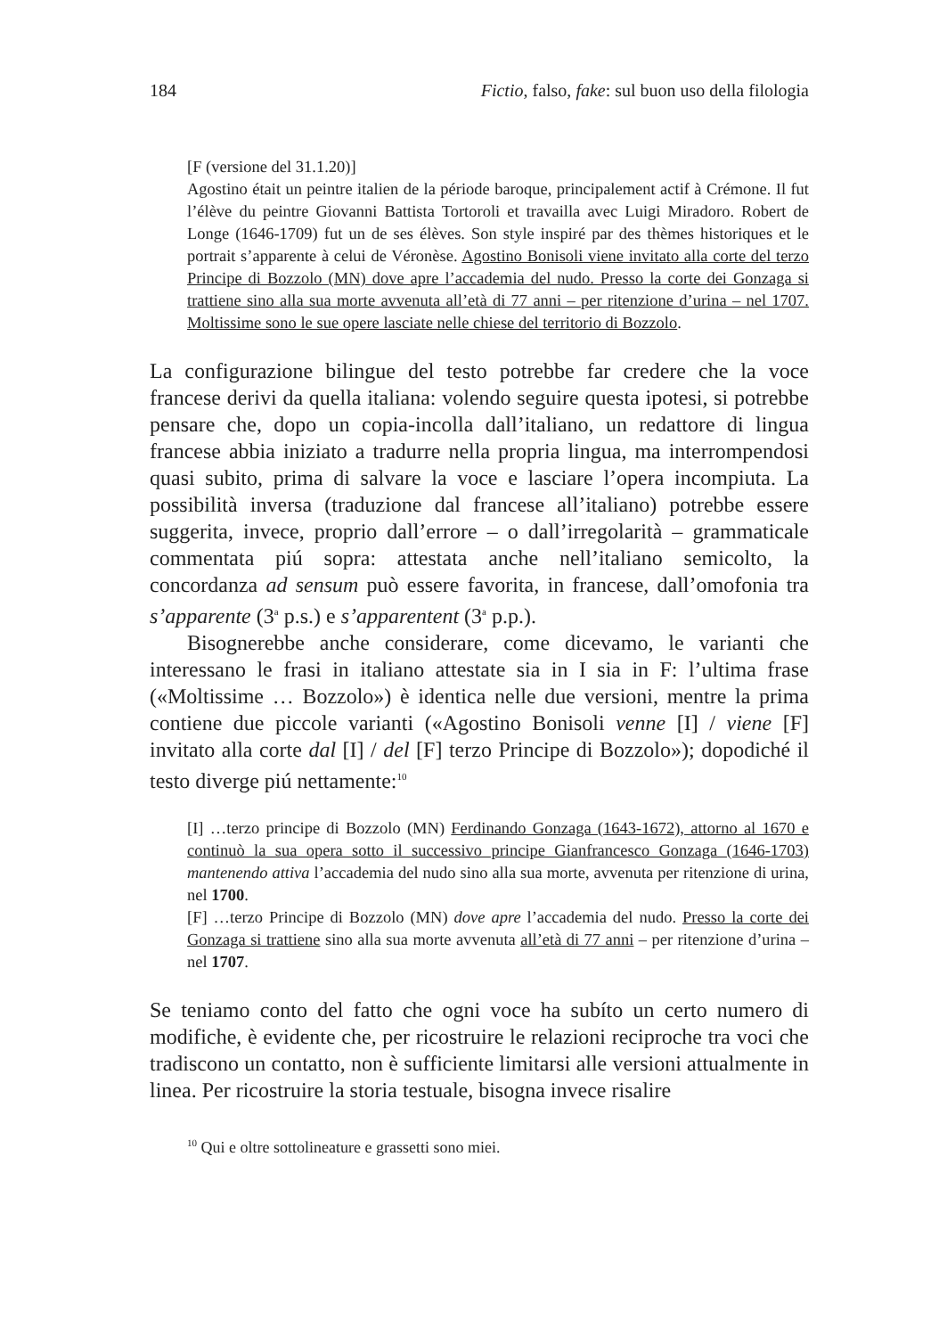184 Fictio, falso, fake: sul buon uso della filologia
[F (versione del 31.1.20)]
Agostino était un peintre italien de la période baroque, principalement actif à Crémone. Il fut l’élève du peintre Giovanni Battista Tortoroli et travailla avec Luigi Miradoro. Robert de Longe (1646-1709) fut un de ses élèves. Son style inspiré par des thèmes historiques et le portrait s’apparente à celui de Véronèse. Agostino Bonisoli viene invitato alla corte del terzo Principe di Bozzolo (MN) dove apre l’accademia del nudo. Presso la corte dei Gonzaga si trattiene sino alla sua morte avvenuta all’età di 77 anni – per ritenzione d’urina – nel 1707. Moltissime sono le sue opere lasciate nelle chiese del territorio di Bozzolo.
La configurazione bilingue del testo potrebbe far credere che la voce francese derivi da quella italiana: volendo seguire questa ipotesi, si potrebbe pensare che, dopo un copia-incolla dall’italiano, un redattore di lingua francese abbia iniziato a tradurre nella propria lingua, ma interrompendosi quasi subito, prima di salvare la voce e lasciare l’opera incompiuta. La possibilità inversa (traduzione dal francese all’italiano) potrebbe essere suggerita, invece, proprio dall’errore – o dall’irregolarità – grammaticale commentata piú sopra: attestata anche nell’italiano semicolto, la concordanza ad sensum può essere favorita, in francese, dall’omofonia tra s’apparente (3<sup>a</sup> p.s.) e s’apparentent (3<sup>a</sup> p.p.).
Bisognerebbe anche considerare, come dicevamo, le varianti che interessano le frasi in italiano attestate sia in I sia in F: l’ultima frase («Moltissime … Bozzolo») è identica nelle due versioni, mentre la prima contiene due piccole varianti («Agostino Bonisoli venne [I] / viene [F] invitato alla corte dal [I] / del [F] terzo Principe di Bozzolo»); dopodiché il testo diverge piú nettamente:<sup>10</sup>
[I] …terzo principe di Bozzolo (MN) Ferdinando Gonzaga (1643-1672), attorno al 1670 e continuò la sua opera sotto il successivo principe Gianfrancesco Gonzaga (1646-1703) mantenendo attiva l’accademia del nudo sino alla sua morte, avvenuta per ritenzione di urina, nel 1700.
[F] …terzo Principe di Bozzolo (MN) dove apre l’accademia del nudo. Presso la corte dei Gonzaga si trattiene sino alla sua morte avvenuta all’età di 77 anni – per ritenzione d’urina – nel 1707.
Se teniamo conto del fatto che ogni voce ha subíto un certo numero di modifiche, è evidente che, per ricostruire le relazioni reciproche tra voci che tradiscono un contatto, non è sufficiente limitarsi alle versioni attualmente in linea. Per ricostruire la storia testuale, bisogna invece risalire
<sup>10</sup> Qui e oltre sottolineature e grassetti sono miei.